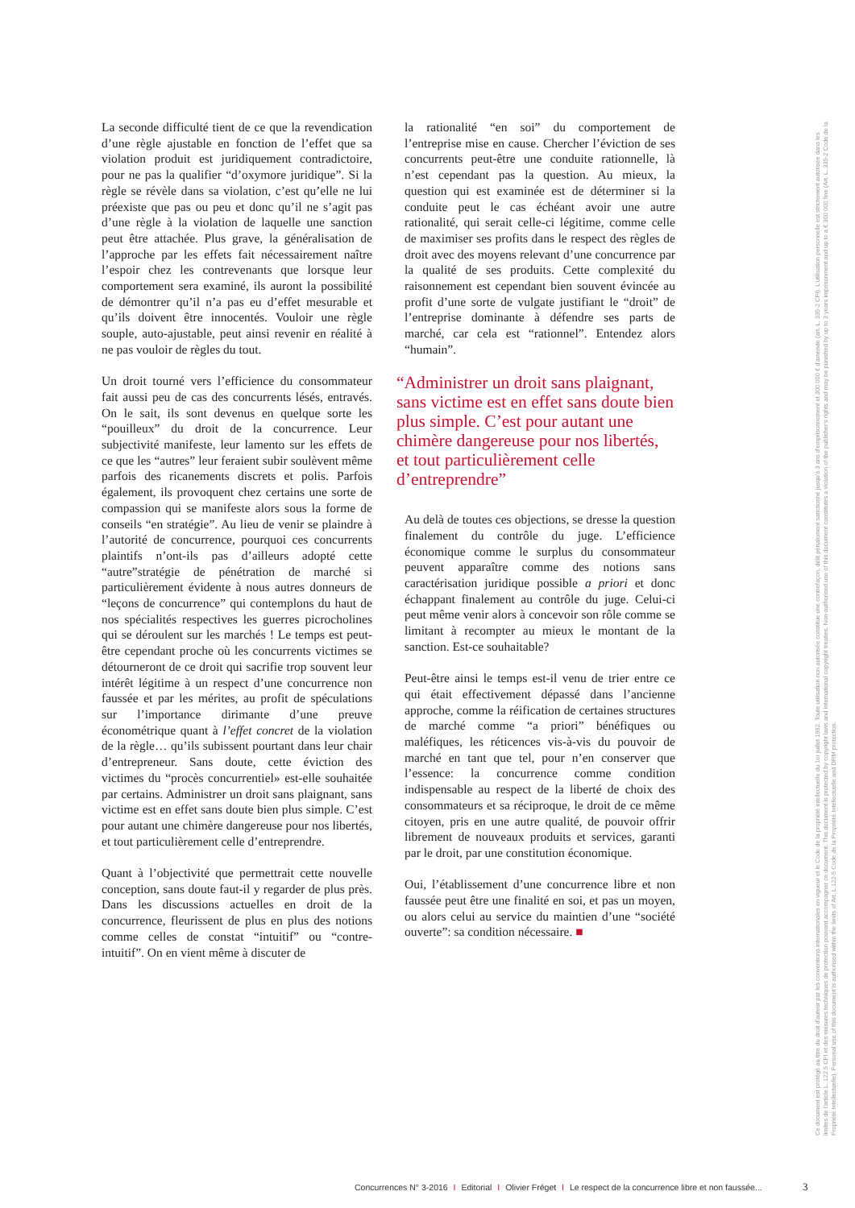La seconde difficulté tient de ce que la revendication d’une règle ajustable en fonction de l’effet que sa violation produit est juridiquement contradictoire, pour ne pas la qualifier “d’oxymore juridique”. Si la règle se révèle dans sa violation, c’est qu’elle ne lui préexiste que pas ou peu et donc qu’il ne s’agit pas d’une règle à la violation de laquelle une sanction peut être attachée. Plus grave, la généralisation de l’approche par les effets fait nécessairement naître l’espoir chez les contrevenants que lorsque leur comportement sera examiné, ils auront la possibilité de démontrer qu’il n’a pas eu d’effet mesurable et qu’ils doivent être innocentés. Vouloir une règle souple, auto-ajustable, peut ainsi revenir en réalité à ne pas vouloir de règles du tout.
Un droit tourné vers l’efficience du consommateur fait aussi peu de cas des concurrents lésés, entravés. On le sait, ils sont devenus en quelque sorte les “pouilleux” du droit de la concurrence. Leur subjectivité manifeste, leur lamento sur les effets de ce que les “autres” leur feraient subir soulèvent même parfois des ricanements discrets et polis. Parfois également, ils provoquent chez certains une sorte de compassion qui se manifeste alors sous la forme de conseils “en stratégie”. Au lieu de venir se plaindre à l’autorité de concurrence, pourquoi ces concurrents plaintifs n’ont-ils pas d’ailleurs adopté cette “autre”stratégie de pénétration de marché si particulièrement évidente à nous autres donneurs de “leçons de concurrence” qui contemplons du haut de nos spécialités respectives les guerres picrocholines qui se déroulent sur les marchés ! Le temps est peut-être cependant proche où les concurrents victimes se détourneront de ce droit qui sacrifie trop souvent leur intérêt légitime à un respect d’une concurrence non faussée et par les mérites, au profit de spéculations sur l’importance dirimante d’une preuve économétrique quant à l’effet concret de la violation de la règle… qu’ils subissent pourtant dans leur chair d’entrepreneur. Sans doute, cette éviction des victimes du “procès concurrentiel» est-elle souhaitée par certains. Administrer un droit sans plaignant, sans victime est en effet sans doute bien plus simple. C’est pour autant une chimère dangereuse pour nos libertés, et tout particulièrement celle d’entreprendre.
Quant à l’objectivité que permettrait cette nouvelle conception, sans doute faut-il y regarder de plus près. Dans les discussions actuelles en droit de la concurrence, fleurissent de plus en plus des notions comme celles de constat “intuitif” ou “contre-intuitif”. On en vient même à discuter de
la rationalité “en soi” du comportement de l’entreprise mise en cause. Chercher l’éviction de ses concurrents peut-être une conduite rationnelle, là n’est cependant pas la question. Au mieux, la question qui est examinée est de déterminer si la conduite peut le cas échéant avoir une autre rationalité, qui serait celle-ci légitime, comme celle de maximiser ses profits dans le respect des règles de droit avec des moyens relevant d’une concurrence par la qualité de ses produits. Cette complexité du raisonnement est cependant bien souvent évincée au profit d’une sorte de vulgate justifiant le “droit” de l’entreprise dominante à défendre ses parts de marché, car cela est “rationnel”. Entendez alors “humain”.
“Administrer un droit sans plaignant, sans victime est en effet sans doute bien plus simple. C’est pour autant une chimère dangereuse pour nos libertés, et tout particulièrement celle d’entreprendre”
Au delà de toutes ces objections, se dresse la question finalement du contrôle du juge. L’efficience économique comme le surplus du consommateur peuvent apparaître comme des notions sans caractérisation juridique possible a priori et donc échappant finalement au contrôle du juge. Celui-ci peut même venir alors à concevoir son rôle comme se limitant à recompter au mieux le montant de la sanction. Est-ce souhaitable?
Peut-être ainsi le temps est-il venu de trier entre ce qui était effectivement dépassé dans l’ancienne approche, comme la réification de certaines structures de marché comme “a priori” bénéfiques ou maléfiques, les réticences vis-à-vis du pouvoir de marché en tant que tel, pour n’en conserver que l’essence: la concurrence comme condition indispensable au respect de la liberté de choix des consommateurs et sa réciproque, le droit de ce même citoyen, pris en une autre qualité, de pouvoir offrir librement de nouveaux produits et services, garanti par le droit, par une constitution économique.
Oui, l’établissement d’une concurrence libre et non faussée peut être une finalité en soi, et pas un moyen, ou alors celui au service du maintien d’une “société ouverte”: sa condition nécessaire. ■
Ce document est protégé au titre du droit d'auteur par les conventions internationales en vigueur et le Code de la propriété intellectuelle du 1er juillet 1992. Toute utilisation non autorisée constitue une contrefaçon, délit pénalement sanctionné jusqu'à 3 ans d'emprisonnement et 300 000 € d'amende (art. L. 335-2 CPI). L'utilisation personnelle est strictement autorisée dans les limites de l'article L. 122 5 CPI et des mesures techniques de protection pouvant accompagner ce document. This document is protected by copyright laws and international copyright treaties. Non-authorised use of this document constitutes a violation of the publisher's rights and may be punished by up to 3 years imprisonment and up to a € 300 000 fine (Art. L. 335-2 Code de la Propriété Intellectuelle). Personal use of this document is authorised within the limits of Art. L 122-5 Code de la Propriété Intellectuelle and DRM protection.
Concurrences N° 3-2016 I Editorial I Olivier Fréget I Le respect de la concurrence libre et non faussée...
3